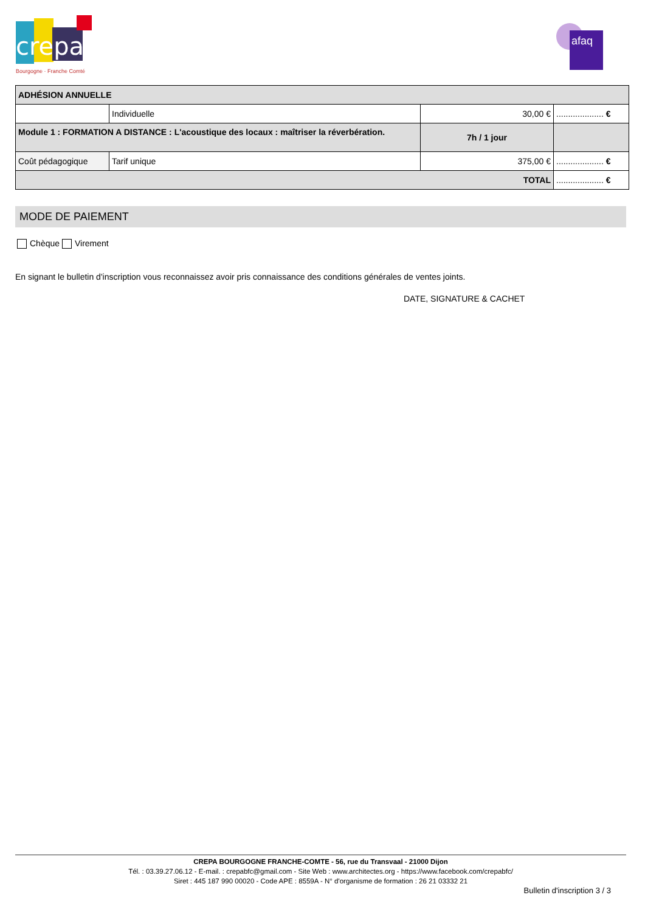crepa
Bourgogne · Franche Comté
afaq
| ADHÉSION ANNUELLE | | | |
| | Individuelle | 30,00 € | .................... € |
| Module 1 : FORMATION A DISTANCE : L'acoustique des locaux : maîtriser la réverbération. | | 7h / 1 jour | |
| Coût pédagogique | Tarif unique | 375,00 € | .................... € |
| TOTAL | | | .................... € |
MODE DE PAIEMENT
Chèque Virement
En signant le bulletin d'inscription vous reconnaissez avoir pris connaissance des conditions générales de ventes joints.
DATE, SIGNATURE & CACHET
CREPA BOURGOGNE FRANCHE-COMTE - 56, rue du Transvaal - 21000 Dijon
Tél. : 03.39.27.06.12 - E-mail. : crepabfc@gmail.com - Site Web : www.architectes.org - https://www.facebook.com/crepabfc/
Siret : 445 187 990 00020 - Code APE : 8559A - N° d'organisme de formation : 26 21 03332 21
Bulletin d'inscription 3 / 3